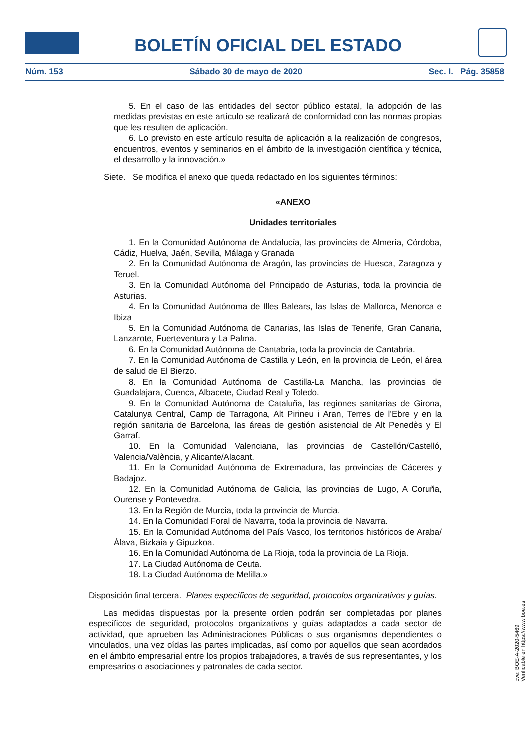BOLETÍN OFICIAL DEL ESTADO
Núm. 153 Sábado 30 de mayo de 2020 Sec. I. Pág. 35858
5. En el caso de las entidades del sector público estatal, la adopción de las medidas previstas en este artículo se realizará de conformidad con las normas propias que les resulten de aplicación.
6. Lo previsto en este artículo resulta de aplicación a la realización de congresos, encuentros, eventos y seminarios en el ámbito de la investigación científica y técnica, el desarrollo y la innovación.»
Siete. Se modifica el anexo que queda redactado en los siguientes términos:
«ANEXO
Unidades territoriales
1. En la Comunidad Autónoma de Andalucía, las provincias de Almería, Córdoba, Cádiz, Huelva, Jaén, Sevilla, Málaga y Granada
2. En la Comunidad Autónoma de Aragón, las provincias de Huesca, Zaragoza y Teruel.
3. En la Comunidad Autónoma del Principado de Asturias, toda la provincia de Asturias.
4. En la Comunidad Autónoma de Illes Balears, las Islas de Mallorca, Menorca e Ibiza
5. En la Comunidad Autónoma de Canarias, las Islas de Tenerife, Gran Canaria, Lanzarote, Fuerteventura y La Palma.
6. En la Comunidad Autónoma de Cantabria, toda la provincia de Cantabria.
7. En la Comunidad Autónoma de Castilla y León, en la provincia de León, el área de salud de El Bierzo.
8. En la Comunidad Autónoma de Castilla-La Mancha, las provincias de Guadalajara, Cuenca, Albacete, Ciudad Real y Toledo.
9. En la Comunidad Autónoma de Cataluña, las regiones sanitarias de Girona, Catalunya Central, Camp de Tarragona, Alt Pirineu i Aran, Terres de l’Ebre y en la región sanitaria de Barcelona, las áreas de gestión asistencial de Alt Penedès y El Garraf.
10. En la Comunidad Valenciana, las provincias de Castellón/Castelló, Valencia/València, y Alicante/Alacant.
11. En la Comunidad Autónoma de Extremadura, las provincias de Cáceres y Badajoz.
12. En la Comunidad Autónoma de Galicia, las provincias de Lugo, A Coruña, Ourense y Pontevedra.
13. En la Región de Murcia, toda la provincia de Murcia.
14. En la Comunidad Foral de Navarra, toda la provincia de Navarra.
15. En la Comunidad Autónoma del País Vasco, los territorios históricos de Araba/Álava, Bizkaia y Gipuzkoa.
16. En la Comunidad Autónoma de La Rioja, toda la provincia de La Rioja.
17. La Ciudad Autónoma de Ceuta.
18. La Ciudad Autónoma de Melilla.»
Disposición final tercera. Planes específicos de seguridad, protocolos organizativos y guías.
Las medidas dispuestas por la presente orden podrán ser completadas por planes específicos de seguridad, protocolos organizativos y guías adaptados a cada sector de actividad, que aprueben las Administraciones Públicas o sus organismos dependientes o vinculados, una vez oídas las partes implicadas, así como por aquellos que sean acordados en el ámbito empresarial entre los propios trabajadores, a través de sus representantes, y los empresarios o asociaciones y patronales de cada sector.
cve: BOE-A-2020-5469
Verificable en https://www.boe.es